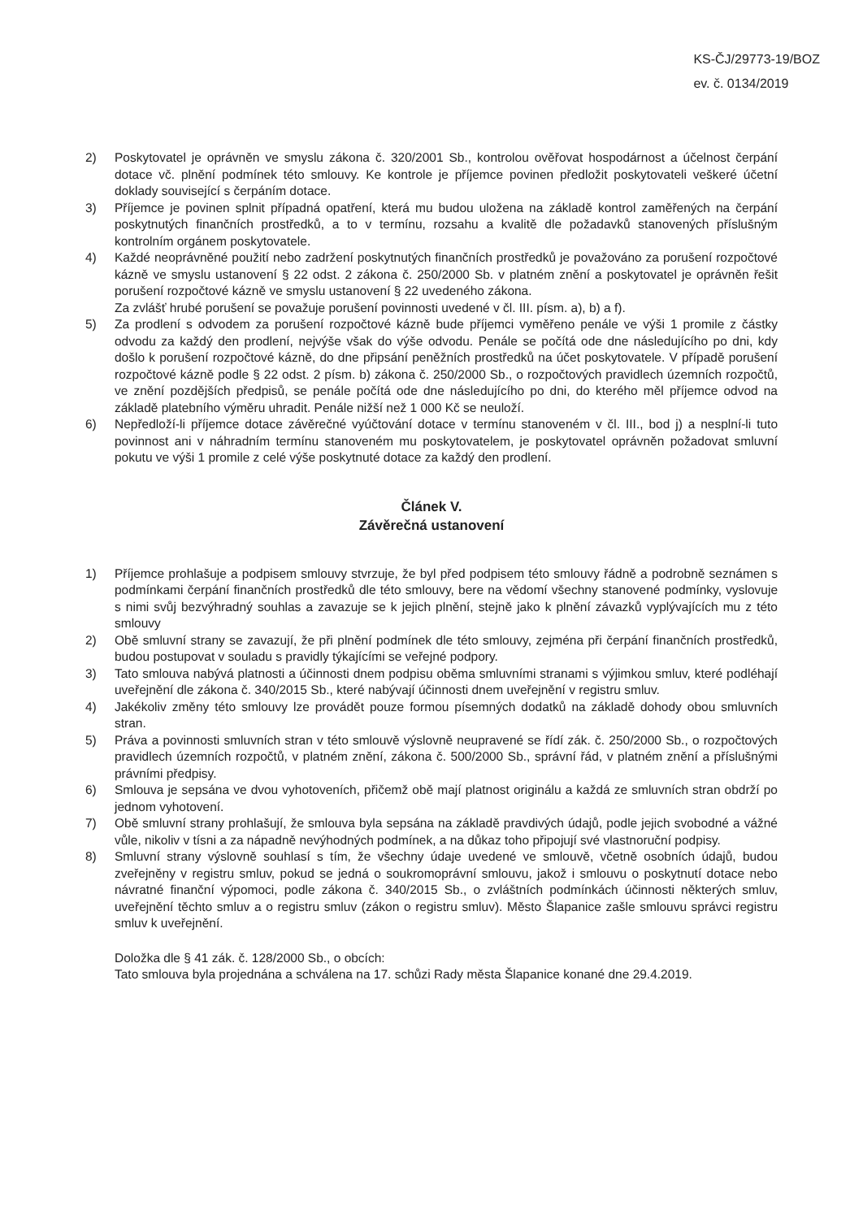KS-ČJ/29773-19/BOZ
ev. č. 0134/2019
2) Poskytovatel je oprávněn ve smyslu zákona č. 320/2001 Sb., kontrolou ověřovat hospodárnost a účelnost čerpání dotace vč. plnění podmínek této smlouvy. Ke kontrole je příjemce povinen předložit poskytovateli veškeré účetní doklady související s čerpáním dotace.
3) Příjemce je povinen splnit případná opatření, která mu budou uložena na základě kontrol zaměřených na čerpání poskytnutých finančních prostředků, a to v termínu, rozsahu a kvalitě dle požadavků stanovených příslušným kontrolním orgánem poskytovatele.
4) Každé neoprávněné použití nebo zadržení poskytnutých finančních prostředků je považováno za porušení rozpočtové kázně ve smyslu ustanovení § 22 odst. 2 zákona č. 250/2000 Sb. v platném znění a poskytovatel je oprávněn řešit porušení rozpočtové kázně ve smyslu ustanovení § 22 uvedeného zákona.
Za zvlášť hrubé porušení se považuje porušení povinnosti uvedené v čl. III. písm. a), b) a f).
5) Za prodlení s odvodem za porušení rozpočtové kázně bude příjemci vyměřeno penále ve výši 1 promile z částky odvodu za každý den prodlení, nejvýše však do výše odvodu. Penále se počítá ode dne následujícího po dni, kdy došlo k porušení rozpočtové kázně, do dne připsání peněžních prostředků na účet poskytovatele. V případě porušení rozpočtové kázně podle § 22 odst. 2 písm. b) zákona č. 250/2000 Sb., o rozpočtových pravidlech územních rozpočtů, ve znění pozdějších předpisů, se penále počítá ode dne následujícího po dni, do kterého měl příjemce odvod na základě platebního výměru uhradit. Penále nižší než 1 000 Kč se neuloží.
6) Nepředloží-li příjemce dotace závěrečné vyúčtování dotace v termínu stanoveném v čl. III., bod j) a nesplní-li tuto povinnost ani v náhradním termínu stanoveném mu poskytovatelem, je poskytovatel oprávněn požadovat smluvní pokutu ve výši 1 promile z celé výše poskytnuté dotace za každý den prodlení.
Článek V.
Závěrečná ustanovení
1) Příjemce prohlašuje a podpisem smlouvy stvrzuje, že byl před podpisem této smlouvy řádně a podrobně seznámen s podmínkami čerpání finančních prostředků dle této smlouvy, bere na vědomí všechny stanovené podmínky, vyslovuje s nimi svůj bezvýhradný souhlas a zavazuje se k jejich plnění, stejně jako k plnění závazků vyplývajících mu z této smlouvy
2) Obě smluvní strany se zavazují, že při plnění podmínek dle této smlouvy, zejména při čerpání finančních prostředků, budou postupovat v souladu s pravidly týkajícími se veřejné podpory.
3) Tato smlouva nabývá platnosti a účinnosti dnem podpisu oběma smluvními stranami s výjimkou smluv, které podléhají uveřejnění dle zákona č. 340/2015 Sb., které nabývají účinnosti dnem uveřejnění v registru smluv.
4) Jakékoliv změny této smlouvy lze provádět pouze formou písemných dodatků na základě dohody obou smluvních stran.
5) Práva a povinnosti smluvních stran v této smlouvě výslovně neupravené se řídí zák. č. 250/2000 Sb., o rozpočtových pravidlech územních rozpočtů, v platném znění, zákona č. 500/2000 Sb., správní řád, v platném znění a příslušnými právními předpisy.
6) Smlouva je sepsána ve dvou vyhotoveních, přičemž obě mají platnost originálu a každá ze smluvních stran obdrží po jednom vyhotovení.
7) Obě smluvní strany prohlašují, že smlouva byla sepsána na základě pravdivých údajů, podle jejich svobodné a vážné vůle, nikoliv v tísni a za nápadně nevýhodných podmínek, a na důkaz toho připojují své vlastnoruční podpisy.
8) Smluvní strany výslovně souhlasí s tím, že všechny údaje uvedené ve smlouvě, včetně osobních údajů, budou zveřejněny v registru smluv, pokud se jedná o soukromoprávní smlouvu, jakož i smlouvu o poskytnutí dotace nebo návratné finanční výpomoci, podle zákona č. 340/2015 Sb., o zvláštních podmínkách účinnosti některých smluv, uveřejnění těchto smluv a o registru smluv (zákon o registru smluv). Město Šlapanice zašle smlouvu správci registru smluv k uveřejnění.
Doložka dle § 41 zák. č. 128/2000 Sb., o obcích:
Tato smlouva byla projednána a schválena na 17. schůzi Rady města Šlapanice konané dne 29.4.2019.